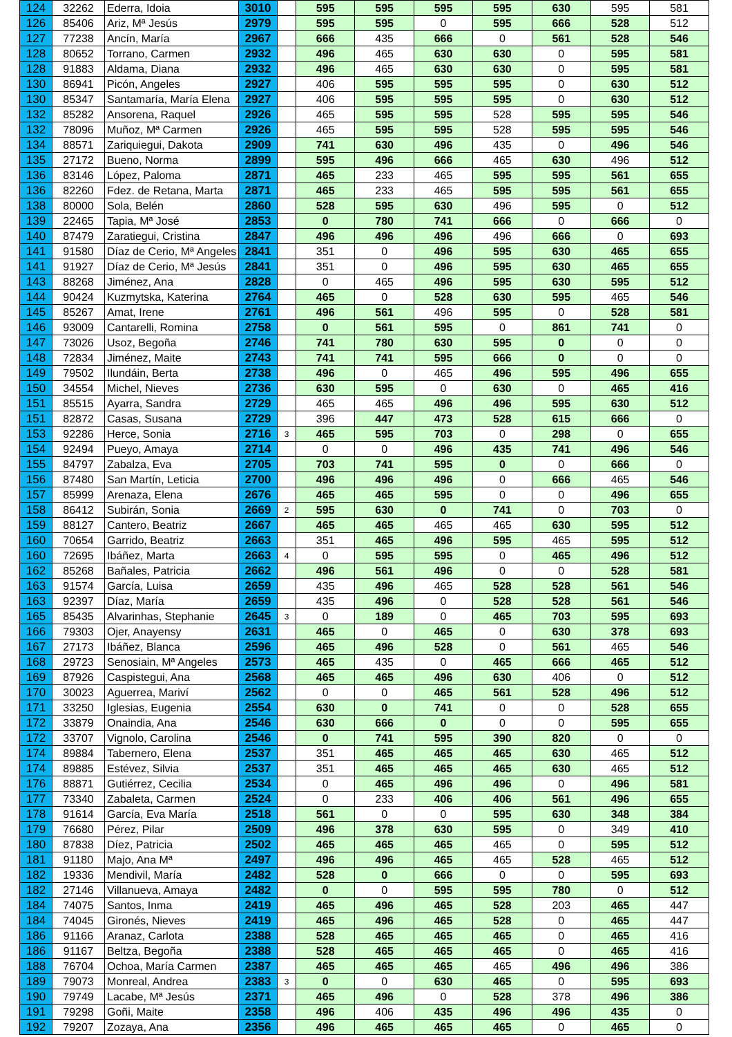| 124 | 32262 | Ederra, Idoia | 3010 | | 595 | 595 | 595 | 595 | 630 | 595 | 581 |
| 126 | 85406 | Ariz, Mª Jesús | 2979 | | 595 | 595 | 0 | 595 | 666 | 528 | 512 |
| 127 | 77238 | Ancín, María | 2967 | | 666 | 435 | 666 | 0 | 561 | 528 | 546 |
| 128 | 80652 | Torrano, Carmen | 2932 | | 496 | 465 | 630 | 630 | 0 | 595 | 581 |
| 128 | 91883 | Aldama, Diana | 2932 | | 496 | 465 | 630 | 630 | 0 | 595 | 581 |
| 130 | 86941 | Picón, Angeles | 2927 | | 406 | 595 | 595 | 595 | 0 | 630 | 512 |
| 130 | 85347 | Santamaría, María Elena | 2927 | | 406 | 595 | 595 | 595 | 0 | 630 | 512 |
| 132 | 85282 | Ansorena, Raquel | 2926 | | 465 | 595 | 595 | 528 | 595 | 595 | 546 |
| 132 | 78096 | Muñoz, Mª Carmen | 2926 | | 465 | 595 | 595 | 528 | 595 | 595 | 546 |
| 134 | 88571 | Zariquiegui, Dakota | 2909 | | 741 | 630 | 496 | 435 | 0 | 496 | 546 |
| 135 | 27172 | Bueno, Norma | 2899 | | 595 | 496 | 666 | 465 | 630 | 496 | 512 |
| 136 | 83146 | López, Paloma | 2871 | | 465 | 233 | 465 | 595 | 595 | 561 | 655 |
| 136 | 82260 | Fdez. de Retana, Marta | 2871 | | 465 | 233 | 465 | 595 | 595 | 561 | 655 |
| 138 | 80000 | Sola, Belén | 2860 | | 528 | 595 | 630 | 496 | 595 | 0 | 512 |
| 139 | 22465 | Tapia, Mª José | 2853 | | 0 | 780 | 741 | 666 | 0 | 666 | 0 |
| 140 | 87479 | Zaratiegui, Cristina | 2847 | | 496 | 496 | 496 | 496 | 666 | 0 | 693 |
| 141 | 91580 | Díaz de Cerio, Mª Angeles | 2841 | | 351 | 0 | 496 | 595 | 630 | 465 | 655 |
| 141 | 91927 | Díaz de Cerio, Mª Jesús | 2841 | | 351 | 0 | 496 | 595 | 630 | 465 | 655 |
| 143 | 88268 | Jiménez, Ana | 2828 | | 0 | 465 | 496 | 595 | 630 | 595 | 512 |
| 144 | 90424 | Kuzmytska, Katerina | 2764 | | 465 | 0 | 528 | 630 | 595 | 465 | 546 |
| 145 | 85267 | Amat, Irene | 2761 | | 496 | 561 | 496 | 595 | 0 | 528 | 581 |
| 146 | 93009 | Cantarelli, Romina | 2758 | | 0 | 561 | 595 | 0 | 861 | 741 | 0 |
| 147 | 73026 | Usoz, Begoña | 2746 | | 741 | 780 | 630 | 595 | 0 | 0 | 0 |
| 148 | 72834 | Jiménez, Maite | 2743 | | 741 | 741 | 595 | 666 | 0 | 0 | 0 |
| 149 | 79502 | Ilundáin, Berta | 2738 | | 496 | 0 | 465 | 496 | 595 | 496 | 655 |
| 150 | 34554 | Michel, Nieves | 2736 | | 630 | 595 | 0 | 630 | 0 | 465 | 416 |
| 151 | 85515 | Ayarra, Sandra | 2729 | | 465 | 465 | 496 | 496 | 595 | 630 | 512 |
| 151 | 82872 | Casas, Susana | 2729 | | 396 | 447 | 473 | 528 | 615 | 666 | 0 |
| 153 | 92286 | Herce, Sonia | 2716 | 3 | 465 | 595 | 703 | 0 | 298 | 0 | 655 |
| 154 | 92494 | Pueyo, Amaya | 2714 | | 0 | 0 | 496 | 435 | 741 | 496 | 546 |
| 155 | 84797 | Zabalza, Eva | 2705 | | 703 | 741 | 595 | 0 | 0 | 666 | 0 |
| 156 | 87480 | San Martín, Leticia | 2700 | | 496 | 496 | 496 | 0 | 666 | 465 | 546 |
| 157 | 85999 | Arenaza, Elena | 2676 | | 465 | 465 | 595 | 0 | 0 | 496 | 655 |
| 158 | 86412 | Subirán, Sonia | 2669 | 2 | 595 | 630 | 0 | 741 | 0 | 703 | 0 |
| 159 | 88127 | Cantero, Beatriz | 2667 | | 465 | 465 | 465 | 465 | 630 | 595 | 512 |
| 160 | 70654 | Garrido, Beatriz | 2663 | | 351 | 465 | 496 | 595 | 465 | 595 | 512 |
| 160 | 72695 | Ibáñez, Marta | 2663 | 4 | 0 | 595 | 595 | 0 | 465 | 496 | 512 |
| 162 | 85268 | Bañales, Patricia | 2662 | | 496 | 561 | 496 | 0 | 0 | 528 | 581 |
| 163 | 91574 | García, Luisa | 2659 | | 435 | 496 | 465 | 528 | 528 | 561 | 546 |
| 163 | 92397 | Díaz, María | 2659 | | 435 | 496 | 0 | 528 | 528 | 561 | 546 |
| 165 | 85435 | Alvarinhas, Stephanie | 2645 | 3 | 0 | 189 | 0 | 465 | 703 | 595 | 693 |
| 166 | 79303 | Ojer, Anayensy | 2631 | | 465 | 0 | 465 | 0 | 630 | 378 | 693 |
| 167 | 27173 | Ibáñez, Blanca | 2596 | | 465 | 496 | 528 | 0 | 561 | 465 | 546 |
| 168 | 29723 | Senosiain, Mª Angeles | 2573 | | 465 | 435 | 0 | 465 | 666 | 465 | 512 |
| 169 | 87926 | Caspistegui, Ana | 2568 | | 465 | 465 | 496 | 630 | 406 | 0 | 512 |
| 170 | 30023 | Aguerrea, Mariví | 2562 | | 0 | 0 | 465 | 561 | 528 | 496 | 512 |
| 171 | 33250 | Iglesias, Eugenia | 2554 | | 630 | 0 | 741 | 0 | 0 | 528 | 655 |
| 172 | 33879 | Onaindia, Ana | 2546 | | 630 | 666 | 0 | 0 | 0 | 595 | 655 |
| 172 | 33707 | Vignolo, Carolina | 2546 | | 0 | 741 | 595 | 390 | 820 | 0 | 0 |
| 174 | 89884 | Tabernero, Elena | 2537 | | 351 | 465 | 465 | 465 | 630 | 465 | 512 |
| 174 | 89885 | Estévez, Silvia | 2537 | | 351 | 465 | 465 | 465 | 630 | 465 | 512 |
| 176 | 88871 | Gutiérrez, Cecilia | 2534 | | 0 | 465 | 496 | 496 | 0 | 496 | 581 |
| 177 | 73340 | Zabaleta, Carmen | 2524 | | 0 | 233 | 406 | 406 | 561 | 496 | 655 |
| 178 | 91614 | García, Eva María | 2518 | | 561 | 0 | 0 | 595 | 630 | 348 | 384 |
| 179 | 76680 | Pérez, Pilar | 2509 | | 496 | 378 | 630 | 595 | 0 | 349 | 410 |
| 180 | 87838 | Díez, Patricia | 2502 | | 465 | 465 | 465 | 465 | 0 | 595 | 512 |
| 181 | 91180 | Majo, Ana Mª | 2497 | | 496 | 496 | 465 | 465 | 528 | 465 | 512 |
| 182 | 19336 | Mendivil, María | 2482 | | 528 | 0 | 666 | 0 | 0 | 595 | 693 |
| 182 | 27146 | Villanueva, Amaya | 2482 | | 0 | 0 | 595 | 595 | 780 | 0 | 512 |
| 184 | 74075 | Santos, Inma | 2419 | | 465 | 496 | 465 | 528 | 203 | 465 | 447 |
| 184 | 74045 | Gironés, Nieves | 2419 | | 465 | 496 | 465 | 528 | 0 | 465 | 447 |
| 186 | 91166 | Aranaz, Carlota | 2388 | | 528 | 465 | 465 | 465 | 0 | 465 | 416 |
| 186 | 91167 | Beltza, Begoña | 2388 | | 528 | 465 | 465 | 465 | 0 | 465 | 416 |
| 188 | 76704 | Ochoa, María Carmen | 2387 | | 465 | 465 | 465 | 465 | 496 | 496 | 386 |
| 189 | 79073 | Monreal, Andrea | 2383 | 3 | 0 | 0 | 630 | 465 | 0 | 595 | 693 |
| 190 | 79749 | Lacabe, Mª Jesús | 2371 | | 465 | 496 | 0 | 528 | 378 | 496 | 386 |
| 191 | 79298 | Goñi, Maite | 2358 | | 496 | 406 | 435 | 496 | 496 | 435 | 0 |
| 192 | 79207 | Zozaya, Ana | 2356 | | 496 | 465 | 465 | 465 | 0 | 465 | 0 |